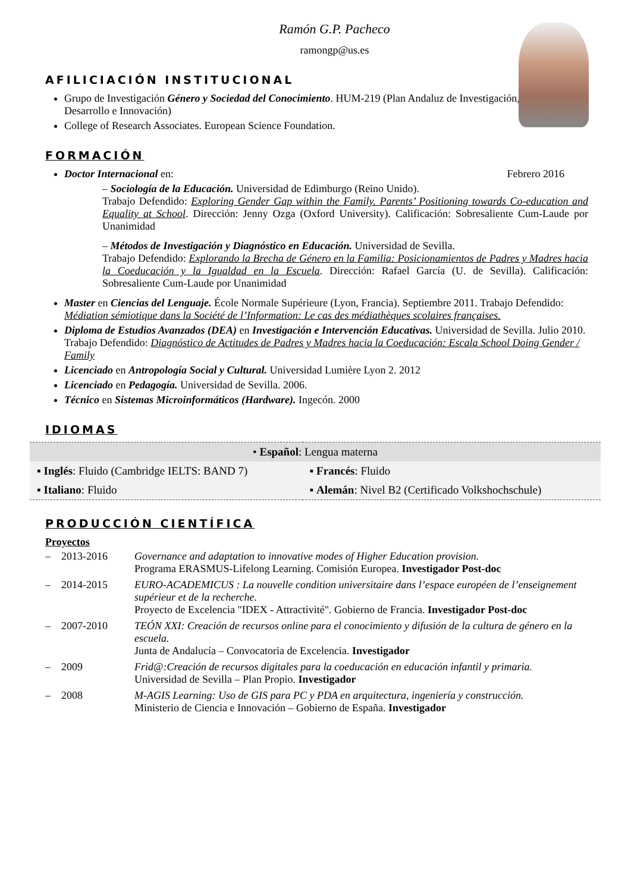Ramón G.P. Pacheco
ramongp@us.es
AFILICIACIÓN INSTITUCIONAL
Grupo de Investigación Género y Sociedad del Conocimiento. HUM-219 (Plan Andaluz de Investigación, Desarrollo e Innovación)
College of Research Associates. European Science Foundation.
FORMACIÓN
Doctor Internacional en: Febrero 2016
– Sociología de la Educación. Universidad de Edimburgo (Reino Unido).
Trabajo Defendido: Exploring Gender Gap within the Family. Parents’ Positioning towards Co-education and Equality at School. Dirección: Jenny Ozga (Oxford University). Calificación: Sobresaliente Cum-Laude por Unanimidad
– Métodos de Investigación y Diagnóstico en Educación. Universidad de Sevilla.
Trabajo Defendido: Explorando la Brecha de Género en la Familia: Posicionamientos de Padres y Madres hacia la Coeducación y la Igualdad en la Escuela. Dirección: Rafael García (U. de Sevilla). Calificación: Sobresaliente Cum-Laude por Unanimidad
Master en Ciencias del Lenguaje. École Normale Supérieure (Lyon, Francia). Septiembre 2011. Trabajo Defendido: Médiation sémiotique dans la Société de l’Information: Le cas des médiathèques scolaires françaises.
Diploma de Estudios Avanzados (DEA) en Investigación e Intervención Educativas. Universidad de Sevilla. Julio 2010. Trabajo Defendido: Diagnóstico de Actitudes de Padres y Madres hacia la Coeducación: Escala School Doing Gender / Family
Licenciado en Antropología Social y Cultural. Universidad Lumière Lyon 2. 2012
Licenciado en Pedagogía. Universidad de Sevilla. 2006.
Técnico en Sistemas Microinformáticos (Hardware). Ingecón. 2000
IDIOMAS
| • Español : Lengua materna | |
| ▪ Inglés : Fluido (Cambridge IELTS: BAND 7) | ▪ Francés : Fluido |
| ▪ Italiano : Fluido | ▪ Alemán : Nivel B2 (Certificado Volkshochschule) |
PRODUCCIÓN CIENTÍFICA
Proyectos
| – 2013-2016 | Governance and adaptation to innovative modes of Higher Education provision. Programa ERASMUS-Lifelong Learning. Comisión Europea. Investigador Post-doc |
| – 2014-2015 | EURO-ACADEMICUS : La nouvelle condition universitaire dans l’espace européen de l’enseignement supérieur et de la recherche. Proyecto de Excelencia "IDEX - Attractivité". Gobierno de Francia. Investigador Post-doc |
| – 2007-2010 | TEÓN XXI: Creación de recursos online para el conocimiento y difusión de la cultura de género en la escuela. Junta de Andalucía – Convocatoria de Excelencia. Investigador |
| – 2009 | Frid@:Creación de recursos digitales para la coeducación en educación infantil y primaria. Universidad de Sevilla – Plan Propio. Investigador |
| – 2008 | M-AGIS Learning: Uso de GIS para PC y PDA en arquitectura, ingeniería y construcción. Ministerio de Ciencia e Innovación – Gobierno de España. Investigador |